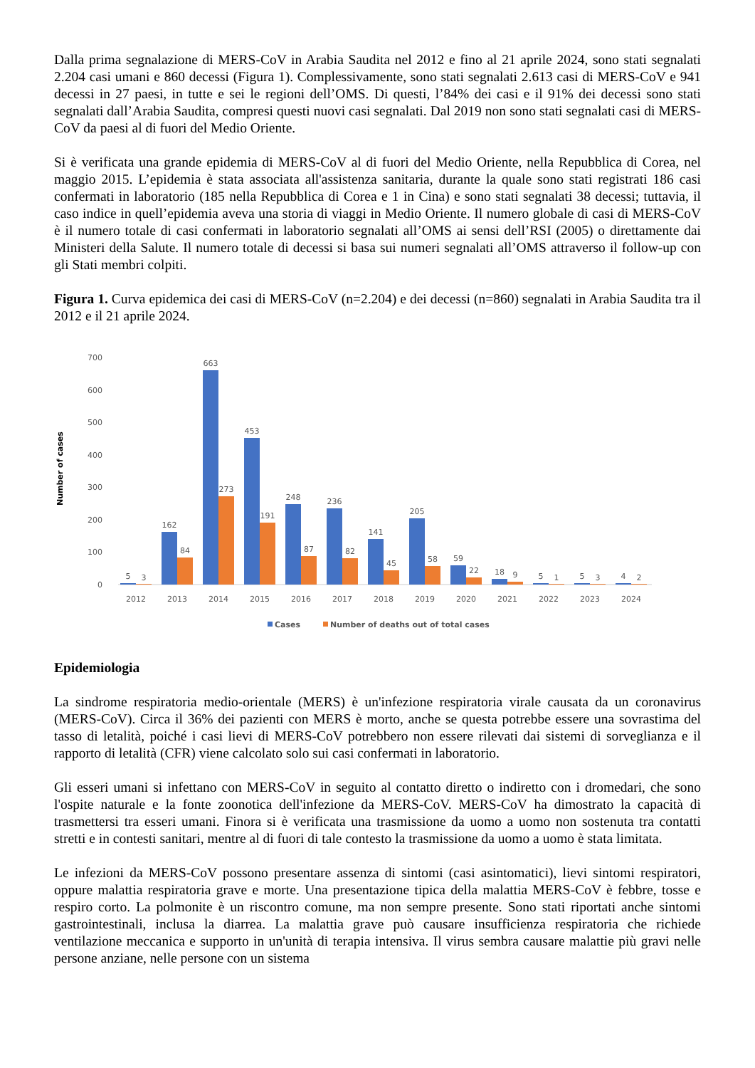Dalla prima segnalazione di MERS-CoV in Arabia Saudita nel 2012 e fino al 21 aprile 2024, sono stati segnalati 2.204 casi umani e 860 decessi (Figura 1). Complessivamente, sono stati segnalati 2.613 casi di MERS-CoV e 941 decessi in 27 paesi, in tutte e sei le regioni dell’OMS. Di questi, l’84% dei casi e il 91% dei decessi sono stati segnalati dall’Arabia Saudita, compresi questi nuovi casi segnalati. Dal 2019 non sono stati segnalati casi di MERS-CoV da paesi al di fuori del Medio Oriente.
Si è verificata una grande epidemia di MERS-CoV al di fuori del Medio Oriente, nella Repubblica di Corea, nel maggio 2015. L’epidemia è stata associata all'assistenza sanitaria, durante la quale sono stati registrati 186 casi confermati in laboratorio (185 nella Repubblica di Corea e 1 in Cina) e sono stati segnalati 38 decessi; tuttavia, il caso indice in quell’epidemia aveva una storia di viaggi in Medio Oriente. Il numero globale di casi di MERS-CoV è il numero totale di casi confermati in laboratorio segnalati all’OMS ai sensi dell’RSI (2005) o direttamente dai Ministeri della Salute. Il numero totale di decessi si basa sui numeri segnalati all’OMS attraverso il follow-up con gli Stati membri colpiti.
Figura 1. Curva epidemica dei casi di MERS-CoV (n=2.204) e dei decessi (n=860) segnalati in Arabia Saudita tra il 2012 e il 21 aprile 2024.
Number of cases
700
600
500
400
300
200
100
0
5
3
162
84
663
273
453
191
248
87
236
82
141
45
205
58
59
22
18
9
5
1
5
3
4
2
2012
2013
2014
2015
2016
2017
2018
2019
2020
2021
2022
2023
2024
Cases
Number of deaths out of total cases
Epidemiologia
La sindrome respiratoria medio-orientale (MERS) è un'infezione respiratoria virale causata da un coronavirus (MERS-CoV). Circa il 36% dei pazienti con MERS è morto, anche se questa potrebbe essere una sovrastima del tasso di letalità, poiché i casi lievi di MERS-CoV potrebbero non essere rilevati dai sistemi di sorveglianza e il rapporto di letalità (CFR) viene calcolato solo sui casi confermati in laboratorio.
Gli esseri umani si infettano con MERS-CoV in seguito al contatto diretto o indiretto con i dromedari, che sono l'ospite naturale e la fonte zoonotica dell'infezione da MERS-CoV. MERS-CoV ha dimostrato la capacità di trasmettersi tra esseri umani. Finora si è verificata una trasmissione da uomo a uomo non sostenuta tra contatti stretti e in contesti sanitari, mentre al di fuori di tale contesto la trasmissione da uomo a uomo è stata limitata.
Le infezioni da MERS-CoV possono presentare assenza di sintomi (casi asintomatici), lievi sintomi respiratori, oppure malattia respiratoria grave e morte. Una presentazione tipica della malattia MERS-CoV è febbre, tosse e respiro corto. La polmonite è un riscontro comune, ma non sempre presente. Sono stati riportati anche sintomi gastrointestinali, inclusa la diarrea. La malattia grave può causare insufficienza respiratoria che richiede ventilazione meccanica e supporto in un'unità di terapia intensiva. Il virus sembra causare malattie più gravi nelle persone anziane, nelle persone con un sistema